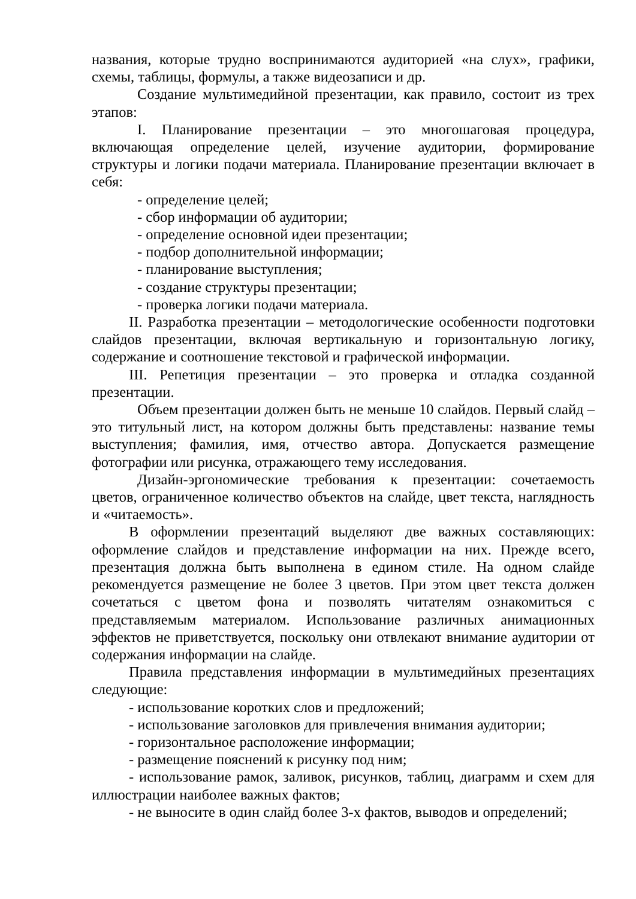названия, которые трудно воспринимаются аудиторией «на слух», графики, схемы, таблицы, формулы, а также видеозаписи и др.
Создание мультимедийной презентации, как правило, состоит из трех этапов:
I. Планирование презентации – это многошаговая процедура, включающая определение целей, изучение аудитории, формирование структуры и логики подачи материала. Планирование презентации включает в себя:
- определение целей;
- сбор информации об аудитории;
- определение основной идеи презентации;
- подбор дополнительной информации;
- планирование выступления;
- создание структуры презентации;
- проверка логики подачи материала.
II. Разработка презентации – методологические особенности подготовки слайдов презентации, включая вертикальную и горизонтальную логику, содержание и соотношение текстовой и графической информации.
III. Репетиция презентации – это проверка и отладка созданной презентации.
Объем презентации должен быть не меньше 10 слайдов. Первый слайд – это титульный лист, на котором должны быть представлены: название темы выступления; фамилия, имя, отчество автора. Допускается размещение фотографии или рисунка, отражающего тему исследования.
Дизайн-эргономические требования к презентации: сочетаемость цветов, ограниченное количество объектов на слайде, цвет текста, наглядность и «читаемость».
В оформлении презентаций выделяют две важных составляющих: оформление слайдов и представление информации на них. Прежде всего, презентация должна быть выполнена в едином стиле. На одном слайде рекомендуется размещение не более 3 цветов. При этом цвет текста должен сочетаться с цветом фона и позволять читателям ознакомиться с представляемым материалом. Использование различных анимационных эффектов не приветствуется, поскольку они отвлекают внимание аудитории от содержания информации на слайде.
Правила представления информации в мультимедийных презентациях следующие:
- использование коротких слов и предложений;
- использование заголовков для привлечения внимания аудитории;
- горизонтальное расположение информации;
- размещение пояснений к рисунку под ним;
- использование рамок, заливок, рисунков, таблиц, диаграмм и схем для иллюстрации наиболее важных фактов;
- не выносите в один слайд более 3-х фактов, выводов и определений;